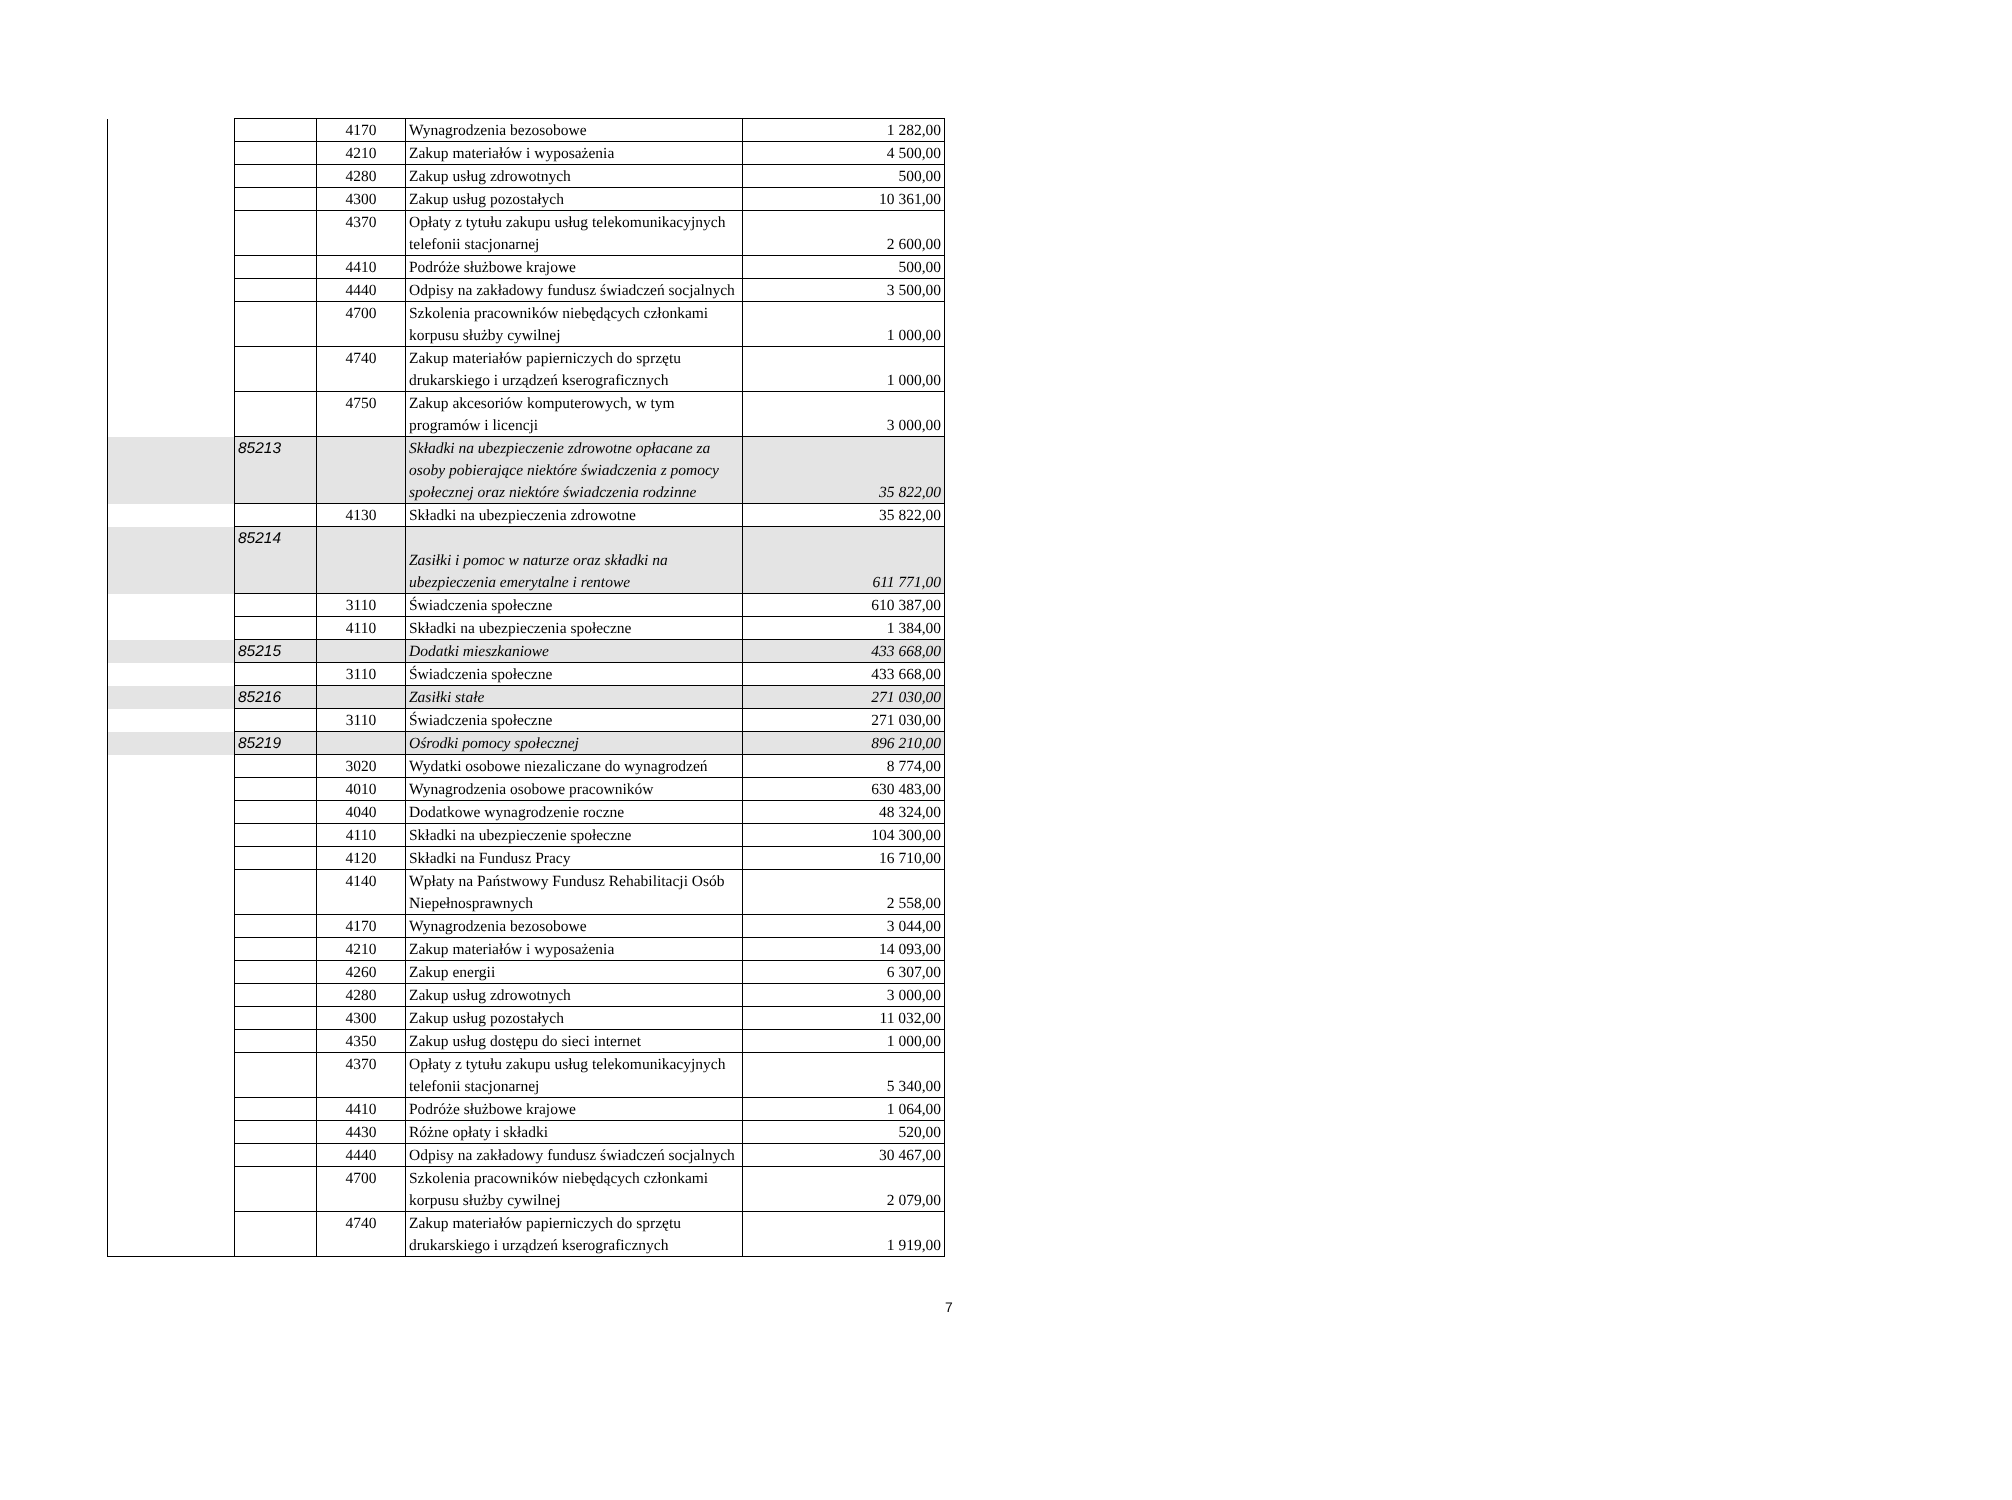| | | 4170 | Wynagrodzenia bezosobowe | 1 282,00 |
| | | 4210 | Zakup materiałów i wyposażenia | 4 500,00 |
| | | 4280 | Zakup usług zdrowotnych | 500,00 |
| | | 4300 | Zakup usług pozostałych | 10 361,00 |
| | | 4370 | Opłaty z tytułu zakupu usług telekomunikacyjnych telefonii stacjonarnej | 2 600,00 |
| | | 4410 | Podróże służbowe krajowe | 500,00 |
| | | 4440 | Odpisy na zakładowy fundusz świadczeń socjalnych | 3 500,00 |
| | | 4700 | Szkolenia pracowników niebędących członkami korpusu służby cywilnej | 1 000,00 |
| | | 4740 | Zakup materiałów papierniczych do sprzętu drukarskiego i urządzeń kserograficznych | 1 000,00 |
| | | 4750 | Zakup akcesoriów komputerowych, w tym programów i licencji | 3 000,00 |
| | 85213 | | Składki na ubezpieczenie zdrowotne opłacane za osoby pobierające niektóre świadczenia z pomocy społecznej oraz niektóre świadczenia rodzinne | 35 822,00 |
| | | 4130 | Składki na ubezpieczenia zdrowotne | 35 822,00 |
| | 85214 | | Zasiłki i pomoc w naturze oraz składki na ubezpieczenia emerytalne i rentowe | 611 771,00 |
| | | 3110 | Świadczenia społeczne | 610 387,00 |
| | | 4110 | Składki na ubezpieczenia społeczne | 1 384,00 |
| | 85215 | | Dodatki mieszkaniowe | 433 668,00 |
| | | 3110 | Świadczenia społeczne | 433 668,00 |
| | 85216 | | Zasiłki stałe | 271 030,00 |
| | | 3110 | Świadczenia społeczne | 271 030,00 |
| | 85219 | | Ośrodki pomocy społecznej | 896 210,00 |
| | | 3020 | Wydatki osobowe niezaliczane do wynagrodzeń | 8 774,00 |
| | | 4010 | Wynagrodzenia osobowe pracowników | 630 483,00 |
| | | 4040 | Dodatkowe wynagrodzenie roczne | 48 324,00 |
| | | 4110 | Składki na ubezpieczenie społeczne | 104 300,00 |
| | | 4120 | Składki na Fundusz Pracy | 16 710,00 |
| | | 4140 | Wpłaty na Państwowy Fundusz Rehabilitacji Osób Niepełnosprawnych | 2 558,00 |
| | | 4170 | Wynagrodzenia bezosobowe | 3 044,00 |
| | | 4210 | Zakup materiałów i wyposażenia | 14 093,00 |
| | | 4260 | Zakup energii | 6 307,00 |
| | | 4280 | Zakup usług zdrowotnych | 3 000,00 |
| | | 4300 | Zakup usług pozostałych | 11 032,00 |
| | | 4350 | Zakup usług dostępu do sieci internet | 1 000,00 |
| | | 4370 | Opłaty z tytułu zakupu usług telekomunikacyjnych telefonii stacjonarnej | 5 340,00 |
| | | 4410 | Podróże służbowe krajowe | 1 064,00 |
| | | 4430 | Różne opłaty i składki | 520,00 |
| | | 4440 | Odpisy na zakładowy fundusz świadczeń socjalnych | 30 467,00 |
| | | 4700 | Szkolenia pracowników niebędących członkami korpusu służby cywilnej | 2 079,00 |
| | | 4740 | Zakup materiałów papierniczych do sprzętu drukarskiego i urządzeń kserograficznych | 1 919,00 |
7